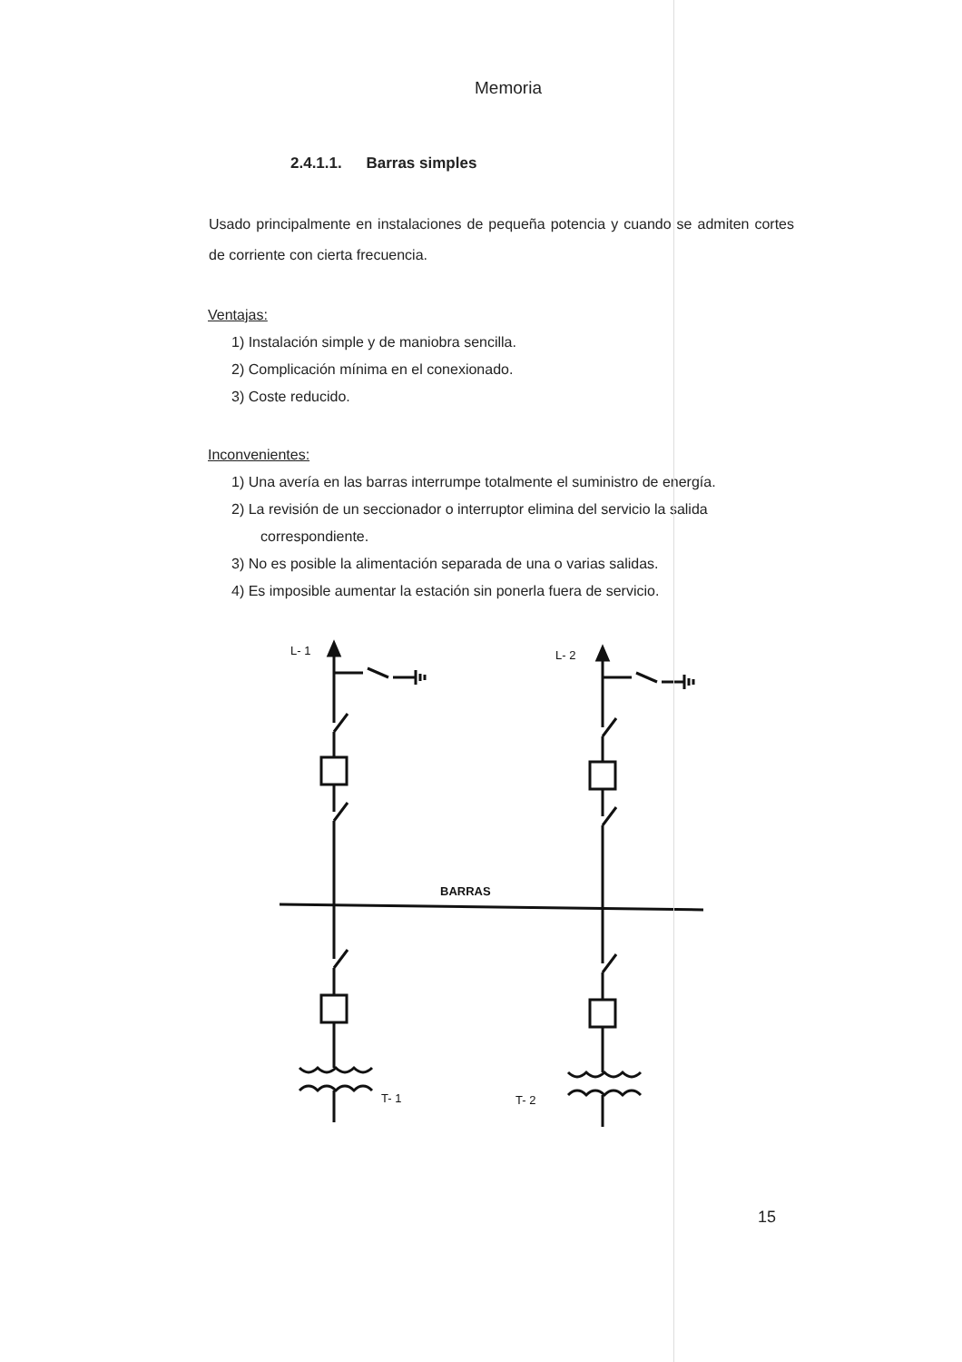Memoria
2.4.1.1. Barras simples
Usado principalmente en instalaciones de pequeña potencia y cuando se admiten cortes de corriente con cierta frecuencia.
Ventajas:
1) Instalación simple y de maniobra sencilla.
2) Complicación mínima en el conexionado.
3) Coste reducido.
Inconvenientes:
1) Una avería en las barras interrumpe totalmente el suministro de energía.
2) La revisión de un seccionador o interruptor elimina del servicio la salida correspondiente.
3) No es posible la alimentación separada de una o varias salidas.
4) Es imposible aumentar la estación sin ponerla fuera de servicio.
L- 1
L- 2
BARRAS
T- 1
T- 2
15